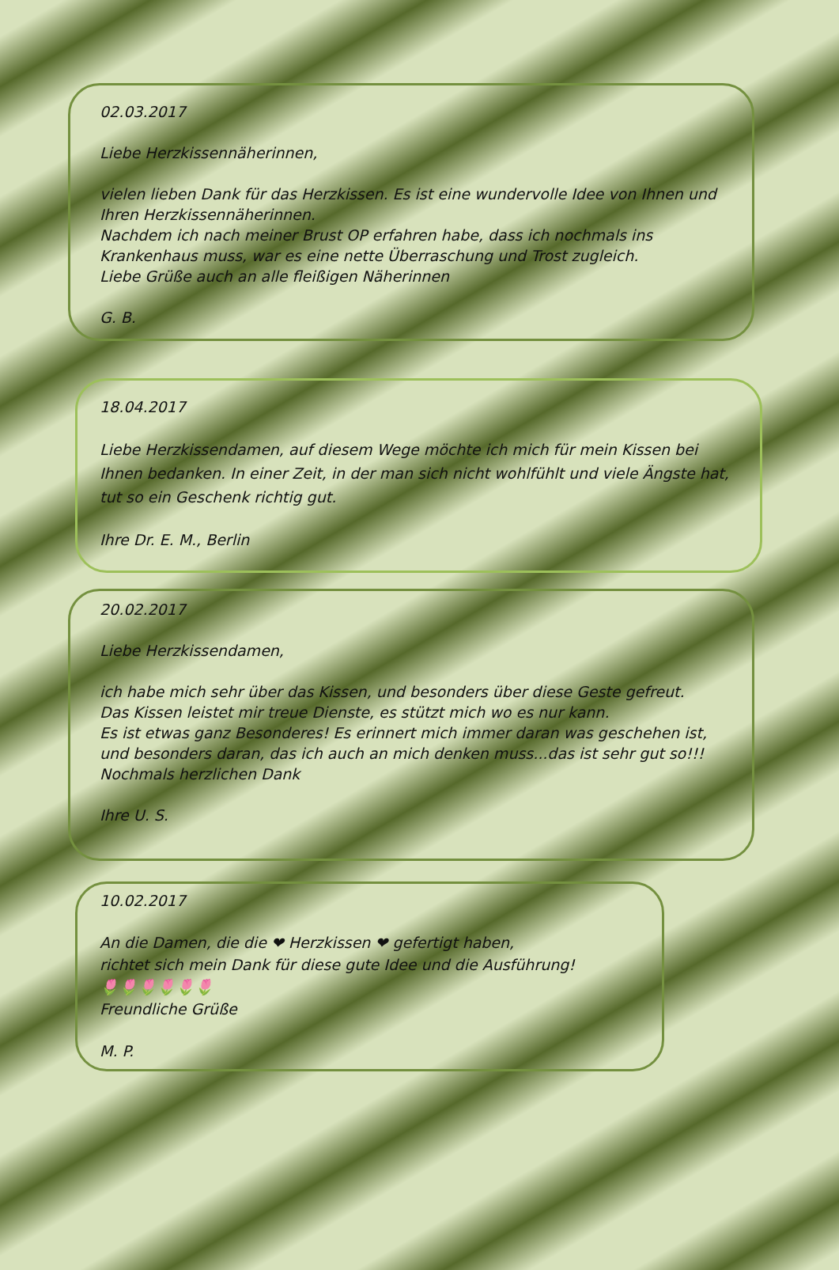02.03.2017
Liebe Herzkissennäherinnen,
vielen lieben Dank für das Herzkissen. Es ist eine wundervolle Idee von Ihnen und Ihren Herzkissennäherinnen.
Nachdem ich nach meiner Brust OP erfahren habe, dass ich nochmals ins Krankenhaus muss, war es eine nette Überraschung und Trost zugleich.
Liebe Grüße auch an alle fleißigen Näherinnen
G. B.
18.04.2017
Liebe Herzkissendamen, auf diesem Wege möchte ich mich für mein Kissen bei Ihnen bedanken. In einer Zeit, in der man sich nicht wohlfühlt und viele Ängste hat, tut so ein Geschenk richtig gut.
Ihre Dr. E. M., Berlin
20.02.2017
Liebe Herzkissendamen,
ich habe mich sehr über das Kissen, und besonders über diese Geste gefreut.
Das Kissen leistet mir treue Dienste, es stützt mich wo es nur kann.
Es ist etwas ganz Besonderes! Es erinnert mich immer daran was geschehen ist, und besonders daran, das ich auch an mich denken muss...das ist sehr gut so!!!
Nochmals herzlichen Dank
Ihre U. S.
10.02.2017
An die Damen, die die ❤ Herzkissen ❤ gefertigt haben,
richtet sich mein Dank für diese gute Idee und die Ausführung!
🌷🌷🌷🌷🌷🌷
Freundliche Grüße
M. P.